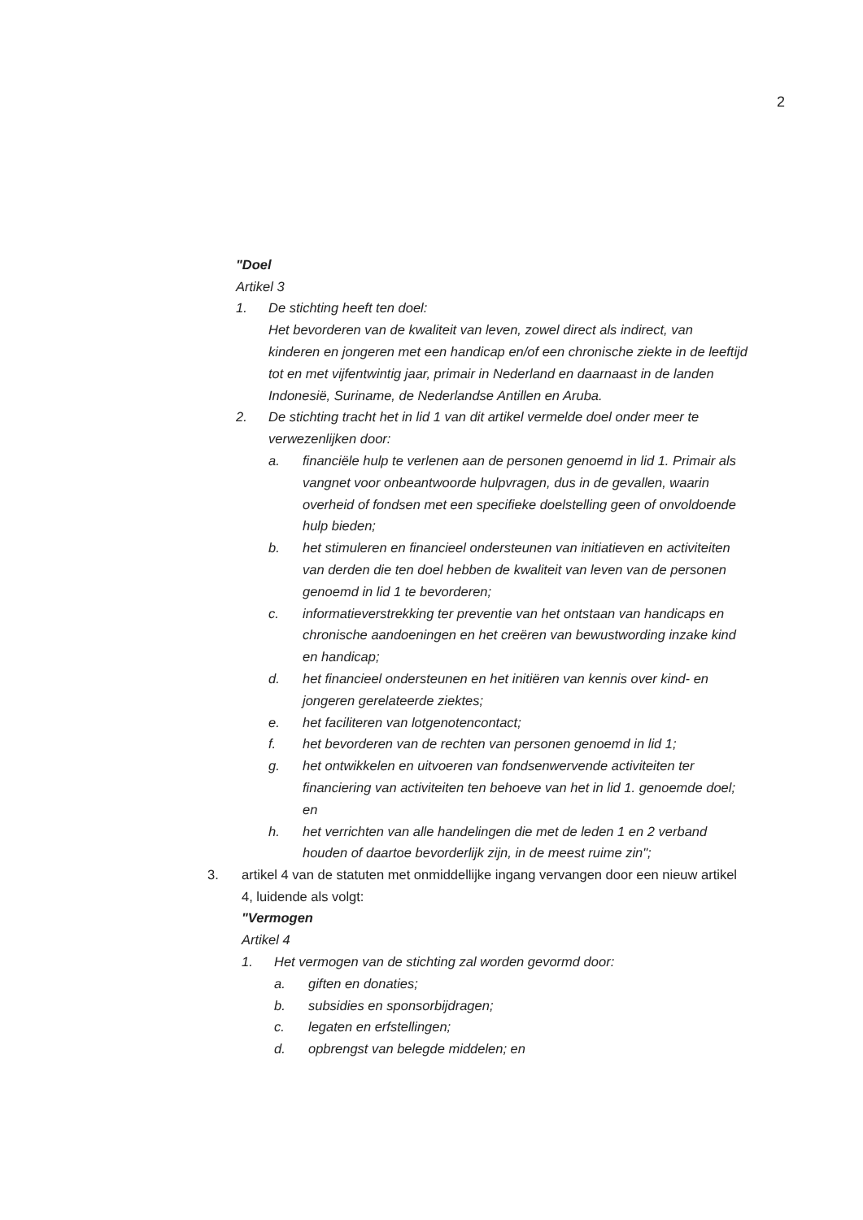2
"Doel
Artikel 3
1. De stichting heeft ten doel:
Het bevorderen van de kwaliteit van leven, zowel direct als indirect, van
kinderen en jongeren met een handicap en/of een chronische ziekte in de leeftijd
tot en met vijfentwintig jaar, primair in Nederland en daarnaast in de landen
Indonesië, Suriname, de Nederlandse Antillen en Aruba.
2. De stichting tracht het in lid 1 van dit artikel vermelde doel onder meer te
verwezenlijken door:
a. financiële hulp te verlenen aan de personen genoemd in lid 1. Primair als
vangnet voor onbeantwoorde hulpvragen, dus in de gevallen, waarin
overheid of fondsen met een specifieke doelstelling geen of onvoldoende
hulp bieden;
b. het stimuleren en financieel ondersteunen van initiatieven en activiteiten
van derden die ten doel hebben de kwaliteit van leven van de personen
genoemd in lid 1 te bevorderen;
c. informatieverstrekking ter preventie van het ontstaan van handicaps en
chronische aandoeningen en het creëren van bewustwording inzake kind
en handicap;
d. het financieel ondersteunen en het initiëren van kennis over kind- en
jongeren gerelateerde ziektes;
e. het faciliteren van lotgenotencontact;
f. het bevorderen van de rechten van personen genoemd in lid 1;
g. het ontwikkelen en uitvoeren van fondsenwervende activiteiten ter
financiering van activiteiten ten behoeve van het in lid 1. genoemde doel;
en
h. het verrichten van alle handelingen die met de leden 1 en 2 verband
houden of daartoe bevorderlijk zijn, in de meest ruime zin";
3. artikel 4 van de statuten met onmiddellijke ingang vervangen door een nieuw artikel
4, luidende als volgt:
"Vermogen
Artikel 4
1. Het vermogen van de stichting zal worden gevormd door:
a. giften en donaties;
b. subsidies en sponsorbijdragen;
c. legaten en erfstellingen;
d. opbrengst van belegde middelen; en